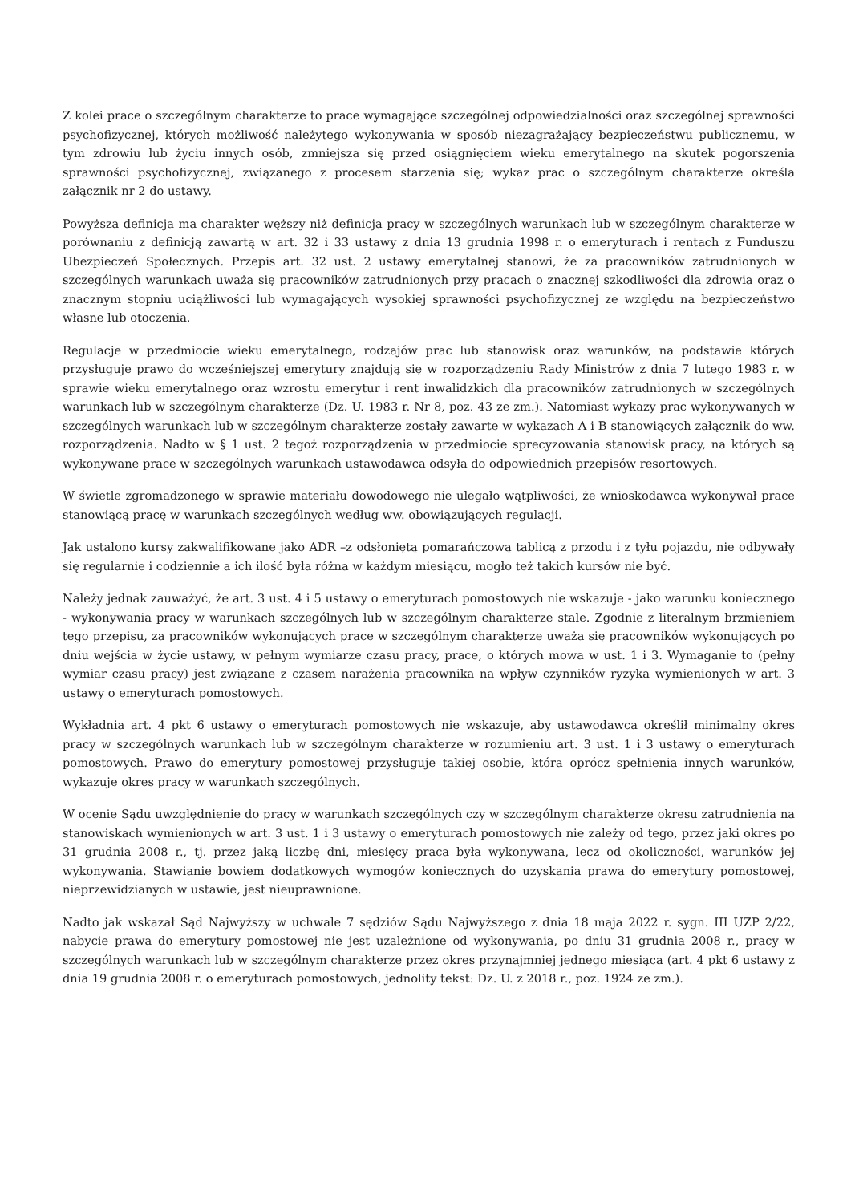Z kolei prace o szczególnym charakterze to prace wymagające szczególnej odpowiedzialności oraz szczególnej sprawności psychofizycznej, których możliwość należytego wykonywania w sposób niezagrażający bezpieczeństwu publicznemu, w tym zdrowiu lub życiu innych osób, zmniejsza się przed osiągnięciem wieku emerytalnego na skutek pogorszenia sprawności psychofizycznej, związanego z procesem starzenia się; wykaz prac o szczególnym charakterze określa załącznik nr 2 do ustawy.
Powyższa definicja ma charakter węższy niż definicja pracy w szczególnych warunkach lub w szczególnym charakterze w porównaniu z definicją zawartą w art. 32 i 33 ustawy z dnia 13 grudnia 1998 r. o emeryturach i rentach z Funduszu Ubezpieczeń Społecznych. Przepis art. 32 ust. 2 ustawy emerytalnej stanowi, że za pracowników zatrudnionych w szczególnych warunkach uważa się pracowników zatrudnionych przy pracach o znacznej szkodliwości dla zdrowia oraz o znacznym stopniu uciążliwości lub wymagających wysokiej sprawności psychofizycznej ze względu na bezpieczeństwo własne lub otoczenia.
Regulacje w przedmiocie wieku emerytalnego, rodzajów prac lub stanowisk oraz warunków, na podstawie których przysługuje prawo do wcześniejszej emerytury znajdują się w rozporządzeniu Rady Ministrów z dnia 7 lutego 1983 r. w sprawie wieku emerytalnego oraz wzrostu emerytur i rent inwalidzkich dla pracowników zatrudnionych w szczególnych warunkach lub w szczególnym charakterze (Dz. U. 1983 r. Nr 8, poz. 43 ze zm.). Natomiast wykazy prac wykonywanych w szczególnych warunkach lub w szczególnym charakterze zostały zawarte w wykazach A i B stanowiących załącznik do ww. rozporządzenia. Nadto w § 1 ust. 2 tegoż rozporządzenia w przedmiocie sprecyzowania stanowisk pracy, na których są wykonywane prace w szczególnych warunkach ustawodawca odsyła do odpowiednich przepisów resortowych.
W świetle zgromadzonego w sprawie materiału dowodowego nie ulegało wątpliwości, że wnioskodawca wykonywał prace stanowiącą pracę w warunkach szczególnych według ww. obowiązujących regulacji.
Jak ustalono kursy zakwalifikowane jako ADR –z odsłoniętą pomarańczową tablicą z przodu i z tyłu pojazdu, nie odbywały się regularnie i codziennie a ich ilość była różna w każdym miesiącu, mogło też takich kursów nie być.
Należy jednak zauważyć, że art. 3 ust. 4 i 5 ustawy o emeryturach pomostowych nie wskazuje - jako warunku koniecznego - wykonywania pracy w warunkach szczególnych lub w szczególnym charakterze stale. Zgodnie z literalnym brzmieniem tego przepisu, za pracowników wykonujących prace w szczególnym charakterze uważa się pracowników wykonujących po dniu wejścia w życie ustawy, w pełnym wymiarze czasu pracy, prace, o których mowa w ust. 1 i 3. Wymaganie to (pełny wymiar czasu pracy) jest związane z czasem narażenia pracownika na wpływ czynników ryzyka wymienionych w art. 3 ustawy o emeryturach pomostowych.
Wykładnia art. 4 pkt 6 ustawy o emeryturach pomostowych nie wskazuje, aby ustawodawca określił minimalny okres pracy w szczególnych warunkach lub w szczególnym charakterze w rozumieniu art. 3 ust. 1 i 3 ustawy o emeryturach pomostowych. Prawo do emerytury pomostowej przysługuje takiej osobie, która oprócz spełnienia innych warunków, wykazuje okres pracy w warunkach szczególnych.
W ocenie Sądu uwzględnienie do pracy w warunkach szczególnych czy w szczególnym charakterze okresu zatrudnienia na stanowiskach wymienionych w art. 3 ust. 1 i 3 ustawy o emeryturach pomostowych nie zależy od tego, przez jaki okres po 31 grudnia 2008 r., tj. przez jaką liczbę dni, miesięcy praca była wykonywana, lecz od okoliczności, warunków jej wykonywania. Stawianie bowiem dodatkowych wymogów koniecznych do uzyskania prawa do emerytury pomostowej, nieprzewidzianych w ustawie, jest nieuprawnione.
Nadto jak wskazał Sąd Najwyższy w uchwale 7 sędziów Sądu Najwyższego z dnia 18 maja 2022 r. sygn. III UZP 2/22, nabycie prawa do emerytury pomostowej nie jest uzależnione od wykonywania, po dniu 31 grudnia 2008 r., pracy w szczególnych warunkach lub w szczególnym charakterze przez okres przynajmniej jednego miesiąca (art. 4 pkt 6 ustawy z dnia 19 grudnia 2008 r. o emeryturach pomostowych, jednolity tekst: Dz. U. z 2018 r., poz. 1924 ze zm.).